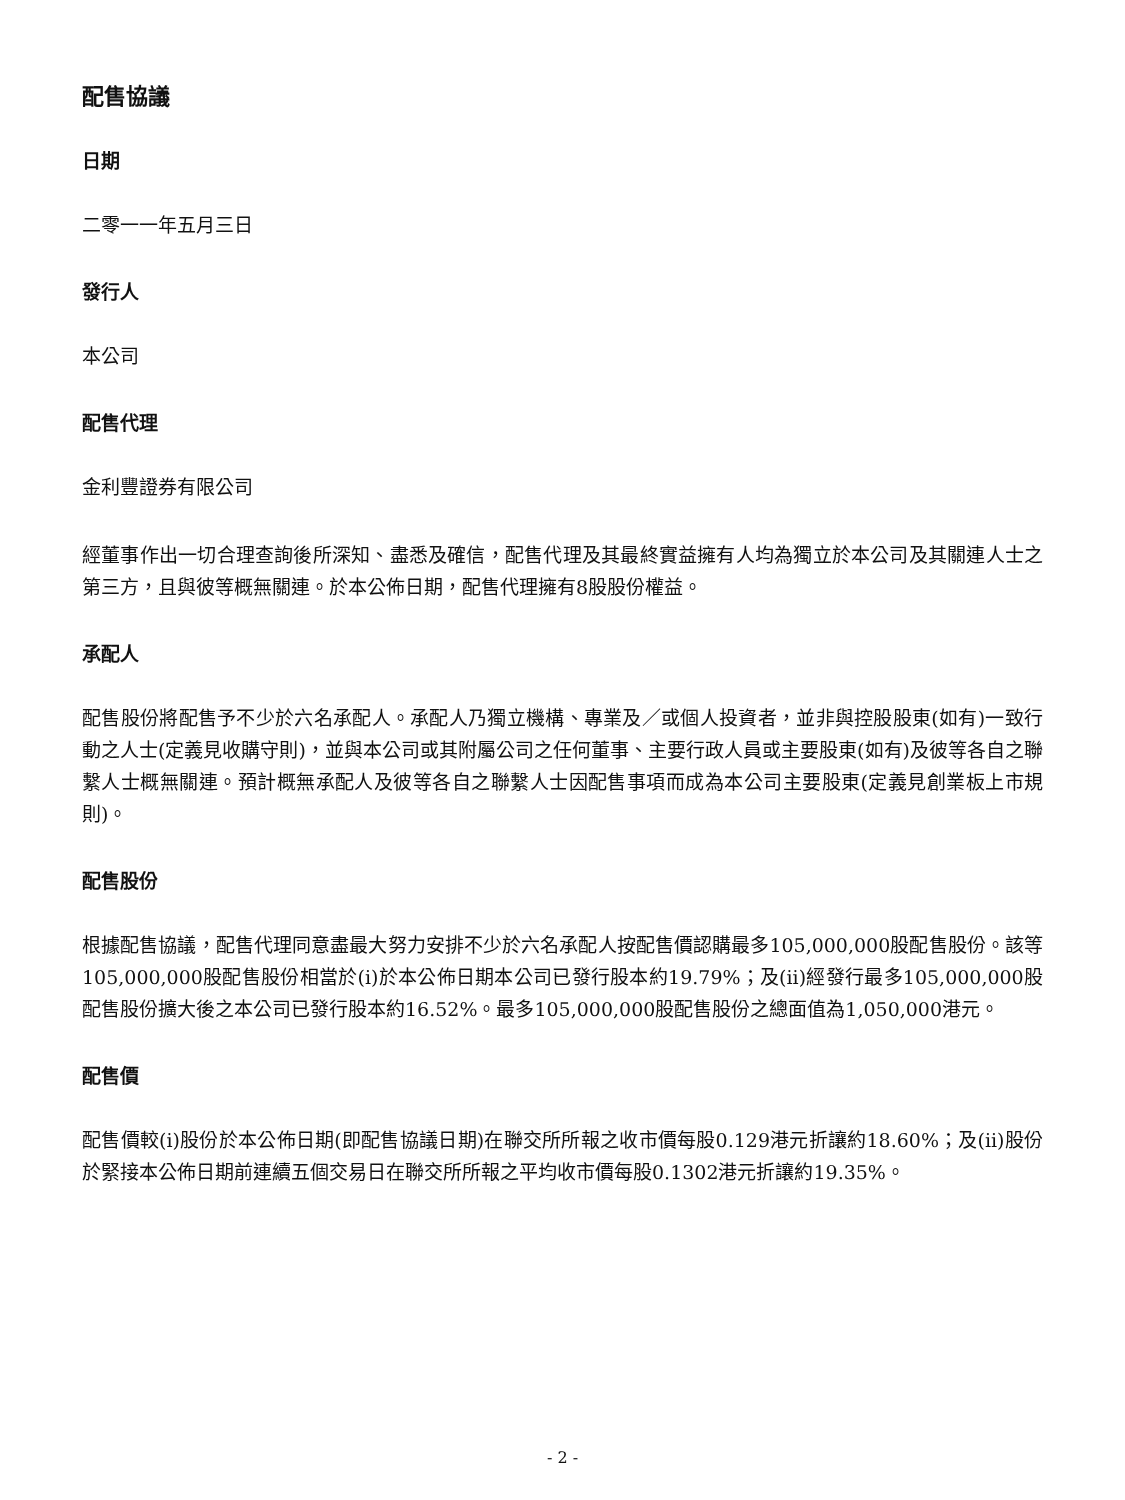配售協議
日期
二零一一年五月三日
發行人
本公司
配售代理
金利豐證券有限公司
經董事作出一切合理查詢後所深知、盡悉及確信，配售代理及其最終實益擁有人均為獨立於本公司及其關連人士之第三方，且與彼等概無關連。於本公佈日期，配售代理擁有8股股份權益。
承配人
配售股份將配售予不少於六名承配人。承配人乃獨立機構、專業及／或個人投資者，並非與控股股東(如有)一致行動之人士(定義見收購守則)，並與本公司或其附屬公司之任何董事、主要行政人員或主要股東(如有)及彼等各自之聯繫人士概無關連。預計概無承配人及彼等各自之聯繫人士因配售事項而成為本公司主要股東(定義見創業板上市規則)。
配售股份
根據配售協議，配售代理同意盡最大努力安排不少於六名承配人按配售價認購最多105,000,000股配售股份。該等105,000,000股配售股份相當於(i)於本公佈日期本公司已發行股本約19.79%；及(ii)經發行最多105,000,000股配售股份擴大後之本公司已發行股本約16.52%。最多105,000,000股配售股份之總面值為1,050,000港元。
配售價
配售價較(i)股份於本公佈日期(即配售協議日期)在聯交所所報之收市價每股0.129港元折讓約18.60%；及(ii)股份於緊接本公佈日期前連續五個交易日在聯交所所報之平均收市價每股0.1302港元折讓約19.35%。
- 2 -